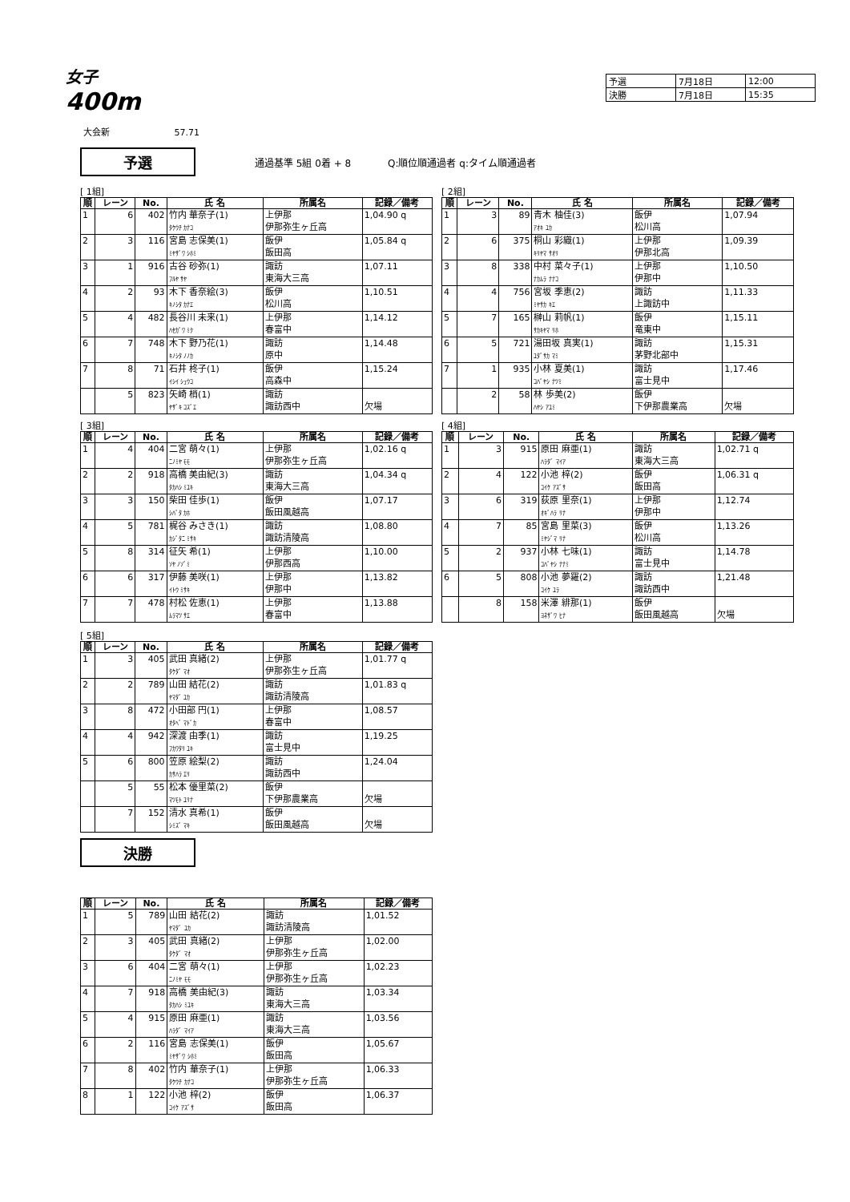女子
400m
| 予選 | 7月18日 | 12:00 |
| 決勝 | 7月18日 | 15:35 |
大会新 57.71
予選
通過基準 5組 0着 + 8 Q:順位順通過者 q:タイム順通過者
[ 1組]
| 順 | レーン | No. | 氏 名 | 所属名 | 記録／備考 |
| --- | --- | --- | --- | --- | --- |
| 1 | 6 | 402 | 竹内 華奈子(1) ﾀｹｳﾁ ｶﾅｺ | 上伊那 伊那弥生ヶ丘高 | 1,04.90 q |
| 2 | 3 | 116 | 宮島 志保美(1) ﾐﾔｻﾞﾜ ｼﾎﾐ | 飯伊 飯田高 | 1,05.84 q |
| 3 | 1 | 916 | 古谷 砂弥(1) ﾌﾙﾔ ｻﾔ | 諏訪 東海大三高 | 1,07.11 |
| 4 | 2 | 93 | 木下 香奈絵(3) ｷﾉｼﾀ ｶﾅｴ | 飯伊 松川高 | 1,10.51 |
| 5 | 4 | 482 | 長谷川 未来(1) ﾊｾｶﾞﾜ ﾐｸ | 上伊那 春富中 | 1,14.12 |
| 6 | 7 | 748 | 木下 野乃花(1) ｷﾉｼﾀ ﾉﾉｶ | 諏訪 原中 | 1,14.48 |
| 7 | 8 | 71 | 石井 柊子(1) ｲｼｲ ｼｭｳｺ | 飯伊 高森中 | 1,15.24 |
| | 5 | 823 | 矢崎 梢(1) ﾔｻﾞｷ ｺｽﾞｴ | 諏訪 諏訪西中 | 欠場 |
[ 2組]
| 順 | レーン | No. | 氏 名 | 所属名 | 記録／備考 |
| --- | --- | --- | --- | --- | --- |
| 1 | 3 | 89 | 青木 柚佳(3) ｱｵｷ ﾕｶ | 飯伊 松川高 | 1,07.94 |
| 2 | 6 | 375 | 桐山 彩織(1) ｷﾘﾔﾏ ｻｵﾘ | 上伊那 伊那北高 | 1,09.39 |
| 3 | 8 | 338 | 中村 菜々子(1) ﾅｶﾑﾗ ﾅﾅｺ | 上伊那 伊那中 | 1,10.50 |
| 4 | 4 | 756 | 宮坂 季恵(2) ﾐﾔｻｶ ｷｴ | 諏訪 上諏訪中 | 1,11.33 |
| 5 | 7 | 165 | 榊山 莉帆(1) ｻｶｷﾔﾏ ﾘﾎ | 飯伊 竜東中 | 1,15.11 |
| 6 | 5 | 721 | 湯田坂 真実(1) ﾕﾀﾞｻｶ ﾏﾐ | 諏訪 茅野北部中 | 1,15.31 |
| 7 | 1 | 935 | 小林 夏美(1) ｺﾊﾞﾔｼ ﾅﾂﾐ | 諏訪 富士見中 | 1,17.46 |
| | 2 | 58 | 林 歩美(2) ﾊﾔｼ ｱﾕﾐ | 飯伊 下伊那農業高 | 欠場 |
[ 3組]
| 順 | レーン | No. | 氏 名 | 所属名 | 記録／備考 |
| --- | --- | --- | --- | --- | --- |
| 1 | 4 | 404 | 二宮 萌々(1) ﾆﾉﾐﾔ ﾓﾓ | 上伊那 伊那弥生ヶ丘高 | 1,02.16 q |
| 2 | 2 | 918 | 高橋 美由紀(3) ﾀｶﾊｼ ﾐﾕｷ | 諏訪 東海大三高 | 1,04.34 q |
| 3 | 3 | 150 | 柴田 佳歩(1) ｼﾊﾞﾀ ｶﾎ | 飯伊 飯田風越高 | 1,07.17 |
| 4 | 5 | 781 | 梶谷 みさき(1) ｶｼﾞﾀﾆ ﾐｻｷ | 諏訪 諏訪清陵高 | 1,08.80 |
| 5 | 8 | 314 | 征矢 希(1) ｿﾔ ﾉｿﾞﾐ | 上伊那 伊那西高 | 1,10.00 |
| 6 | 6 | 317 | 伊藤 美咲(1) ｲﾄｳ ﾐｻｷ | 上伊那 伊那中 | 1,13.82 |
| 7 | 7 | 478 | 村松 佐恵(1) ﾑﾗﾏﾂ ｻｴ | 上伊那 春富中 | 1,13.88 |
[ 4組]
| 順 | レーン | No. | 氏 名 | 所属名 | 記録／備考 |
| --- | --- | --- | --- | --- | --- |
| 1 | 3 | 915 | 原田 麻亜(1) ﾊﾗﾀﾞ ﾏｲｱ | 諏訪 東海大三高 | 1,02.71 q |
| 2 | 4 | 122 | 小池 梓(2) ｺｲｹ ｱｽﾞｻ | 飯伊 飯田高 | 1,06.31 q |
| 3 | 6 | 319 | 荻原 里奈(1) ｵｷﾞﾊﾗ ﾘﾅ | 上伊那 伊那中 | 1,12.74 |
| 4 | 7 | 85 | 宮島 里菜(3) ﾐﾔｼﾞﾏ ﾘﾅ | 飯伊 松川高 | 1,13.26 |
| 5 | 2 | 937 | 小林 七味(1) ｺﾊﾞﾔｼ ﾅﾅﾐ | 諏訪 富士見中 | 1,14.78 |
| 6 | 5 | 808 | 小池 夢羅(2) ｺｲｹ ﾕﾗ | 諏訪 諏訪西中 | 1,21.48 |
| | 8 | 158 | 米澤 緋那(1) ﾖﾈｻﾞﾜ ﾋﾅ | 飯伊 飯田風越高 | 欠場 |
[ 5組]
| 順 | レーン | No. | 氏 名 | 所属名 | 記録／備考 |
| --- | --- | --- | --- | --- | --- |
| 1 | 3 | 405 | 武田 真緒(2) ﾀｹﾀﾞ ﾏｵ | 上伊那 伊那弥生ヶ丘高 | 1,01.77 q |
| 2 | 2 | 789 | 山田 結花(2) ﾔﾏﾀﾞ ﾕｶ | 諏訪 諏訪清陵高 | 1,01.83 q |
| 3 | 8 | 472 | 小田部 円(1) ｵﾀﾍﾞ ﾏﾄﾞｶ | 上伊那 春富中 | 1,08.57 |
| 4 | 4 | 942 | 深渡 由季(1) ﾌｶﾜﾀﾘ ﾕｷ | 諏訪 富士見中 | 1,19.25 |
| 5 | 6 | 800 | 笠原 絵梨(2) ｶｻﾊﾗ ｴﾘ | 諏訪 諏訪西中 | 1,24.04 |
| | 5 | 55 | 松本 優里菜(2) ﾏﾂﾓﾄ ﾕﾘﾅ | 飯伊 下伊那農業高 | 欠場 |
| | 7 | 152 | 清水 真希(1) ｼﾐｽﾞ ﾏｷ | 飯伊 飯田風越高 | 欠場 |
決勝
| 順 | レーン | No. | 氏 名 | 所属名 | 記録／備考 |
| --- | --- | --- | --- | --- | --- |
| 1 | 5 | 789 | 山田 結花(2) ﾔﾏﾀﾞ ﾕｶ | 諏訪 諏訪清陵高 | 1,01.52 |
| 2 | 3 | 405 | 武田 真緒(2) ﾀｹﾀﾞ ﾏｵ | 上伊那 伊那弥生ヶ丘高 | 1,02.00 |
| 3 | 6 | 404 | 二宮 萌々(1) ﾆﾉﾐﾔ ﾓﾓ | 上伊那 伊那弥生ヶ丘高 | 1,02.23 |
| 4 | 7 | 918 | 高橋 美由紀(3) ﾀｶﾊｼ ﾐﾕｷ | 諏訪 東海大三高 | 1,03.34 |
| 5 | 4 | 915 | 原田 麻亜(1) ﾊﾗﾀﾞ ﾏｲｱ | 諏訪 東海大三高 | 1,03.56 |
| 6 | 2 | 116 | 宮島 志保美(1) ﾐﾔｻﾞﾜ ｼﾎﾐ | 飯伊 飯田高 | 1,05.67 |
| 7 | 8 | 402 | 竹内 華奈子(1) ﾀｹｳﾁ ｶﾅｺ | 上伊那 伊那弥生ヶ丘高 | 1,06.33 |
| 8 | 1 | 122 | 小池 梓(2) ｺｲｹ ｱｽﾞｻ | 飯伊 飯田高 | 1,06.37 |